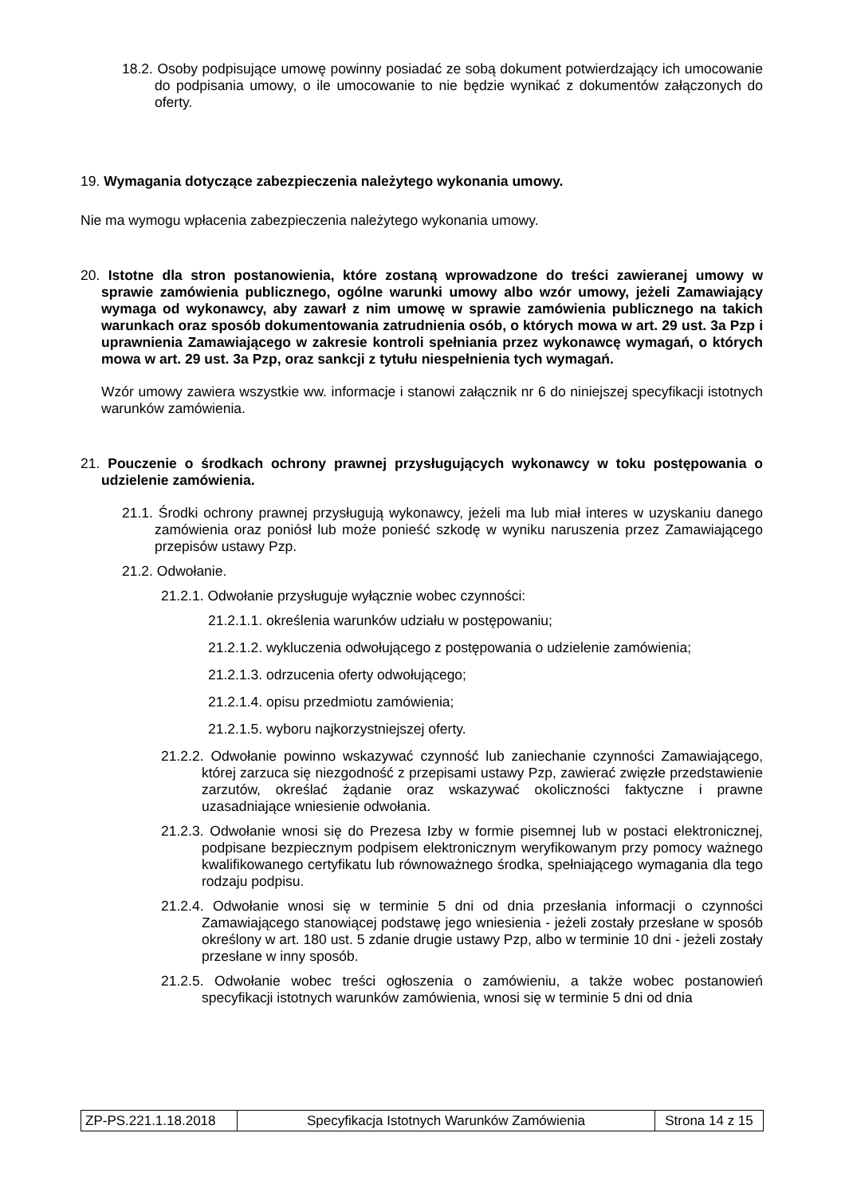18.2. Osoby podpisujące umowę powinny posiadać ze sobą dokument potwierdzający ich umocowanie do podpisania umowy, o ile umocowanie to nie będzie wynikać z dokumentów załączonych do oferty.
19. Wymagania dotyczące zabezpieczenia należytego wykonania umowy.
Nie ma wymogu wpłacenia zabezpieczenia należytego wykonania umowy.
20. Istotne dla stron postanowienia, które zostaną wprowadzone do treści zawieranej umowy w sprawie zamówienia publicznego, ogólne warunki umowy albo wzór umowy, jeżeli Zamawiający wymaga od wykonawcy, aby zawarł z nim umowę w sprawie zamówienia publicznego na takich warunkach oraz sposób dokumentowania zatrudnienia osób, o których mowa w art. 29 ust. 3a Pzp i uprawnienia Zamawiającego w zakresie kontroli spełniania przez wykonawcę wymagań, o których mowa w art. 29 ust. 3a Pzp, oraz sankcji z tytułu niespełnienia tych wymagań.
Wzór umowy zawiera wszystkie ww. informacje i stanowi załącznik nr 6 do niniejszej specyfikacji istotnych warunków zamówienia.
21. Pouczenie o środkach ochrony prawnej przysługujących wykonawcy w toku postępowania o udzielenie zamówienia.
21.1. Środki ochrony prawnej przysługują wykonawcy, jeżeli ma lub miał interes w uzyskaniu danego zamówienia oraz poniósł lub może ponieść szkodę w wyniku naruszenia przez Zamawiającego przepisów ustawy Pzp.
21.2. Odwołanie.
21.2.1. Odwołanie przysługuje wyłącznie wobec czynności:
21.2.1.1. określenia warunków udziału w postępowaniu;
21.2.1.2. wykluczenia odwołującego z postępowania o udzielenie zamówienia;
21.2.1.3. odrzucenia oferty odwołującego;
21.2.1.4. opisu przedmiotu zamówienia;
21.2.1.5. wyboru najkorzystniejszej oferty.
21.2.2. Odwołanie powinno wskazywać czynność lub zaniechanie czynności Zamawiającego, której zarzuca się niezgodność z przepisami ustawy Pzp, zawierać zwięzłe przedstawienie zarzutów, określać żądanie oraz wskazywać okoliczności faktyczne i prawne uzasadniające wniesienie odwołania.
21.2.3. Odwołanie wnosi się do Prezesa Izby w formie pisemnej lub w postaci elektronicznej, podpisane bezpiecznym podpisem elektronicznym weryfikowanym przy pomocy ważnego kwalifikowanego certyfikatu lub równoważnego środka, spełniającego wymagania dla tego rodzaju podpisu.
21.2.4. Odwołanie wnosi się w terminie 5 dni od dnia przesłania informacji o czynności Zamawiającego stanowiącej podstawę jego wniesienia - jeżeli zostały przesłane w sposób określony w art. 180 ust. 5 zdanie drugie ustawy Pzp, albo w terminie 10 dni - jeżeli zostały przesłane w inny sposób.
21.2.5. Odwołanie wobec treści ogłoszenia o zamówieniu, a także wobec postanowień specyfikacji istotnych warunków zamówienia, wnosi się w terminie 5 dni od dnia
| ZP-PS.221.1.18.2018 | Specyfikacja Istotnych Warunków Zamówienia | Strona 14 z 15 |